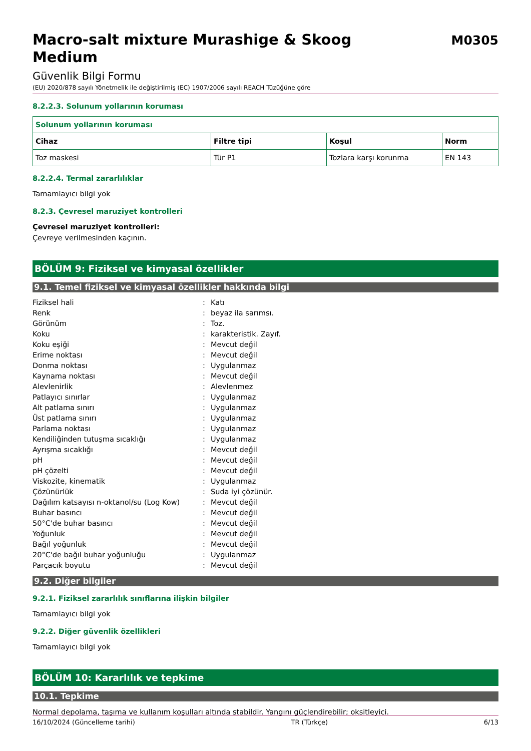Macro-salt mixture Murashige & Skoog Medium
M0305
Güvenlik Bilgi Formu
(EU) 2020/878 sayılı Yönetmelik ile değiştirilmiş (EC) 1907/2006 sayılı REACH Tüzüğüne göre
8.2.2.3. Solunum yollarının koruması
| Solunum yollarının koruması | | | |
| --- | --- | --- | --- |
| Cihaz | Filtre tipi | Koşul | Norm |
| Toz maskesi | Tür P1 | Tozlara karşı korunma | EN 143 |
8.2.2.4. Termal zararlılıklar
Tamamlayıcı bilgi yok
8.2.3. Çevresel maruziyet kontrolleri
Çevresel maruziyet kontrolleri:
Çevreye verilmesinden kaçının.
BÖLÜM 9: Fiziksel ve kimyasal özellikler
9.1. Temel fiziksel ve kimyasal özellikler hakkında bilgi
| Fiziksel hali | : | Katı |
| Renk | : | beyaz ila sarımsı. |
| Görünüm | : | Toz. |
| Koku | : | karakteristik. Zayıf. |
| Koku eşiği | : | Mevcut değil |
| Erime noktası | : | Mevcut değil |
| Donma noktası | : | Uygulanmaz |
| Kaynama noktası | : | Mevcut değil |
| Alevlenirlik | : | Alevlenmez |
| Patlayıcı sınırlar | : | Uygulanmaz |
| Alt patlama sınırı | : | Uygulanmaz |
| Üst patlama sınırı | : | Uygulanmaz |
| Parlama noktası | : | Uygulanmaz |
| Kendiliğinden tutuşma sıcaklığı | : | Uygulanmaz |
| Ayrışma sıcaklığı | : | Mevcut değil |
| pH | : | Mevcut değil |
| pH çözelti | : | Mevcut değil |
| Viskozite, kinematik | : | Uygulanmaz |
| Çözünürlük | : | Suda iyi çözünür. |
| Dağılım katsayısı n-oktanol/su (Log Kow) | : | Mevcut değil |
| Buhar basıncı | : | Mevcut değil |
| 50°C'de buhar basıncı | : | Mevcut değil |
| Yoğunluk | : | Mevcut değil |
| Bağıl yoğunluk | : | Mevcut değil |
| 20°C'de bağıl buhar yoğunluğu | : | Uygulanmaz |
| Parçacık boyutu | : | Mevcut değil |
9.2. Diğer bilgiler
9.2.1. Fiziksel zararlılık sınıflarına ilişkin bilgiler
Tamamlayıcı bilgi yok
9.2.2. Diğer güvenlik özellikleri
Tamamlayıcı bilgi yok
BÖLÜM 10: Kararlılık ve tepkime
10.1. Tepkime
Normal depolama, taşıma ve kullanım koşulları altında stabildir. Yangını güçlendirebilir; oksitleyici.
16/10/2024 (Güncelleme tarihi) TR (Türkçe) 6/13